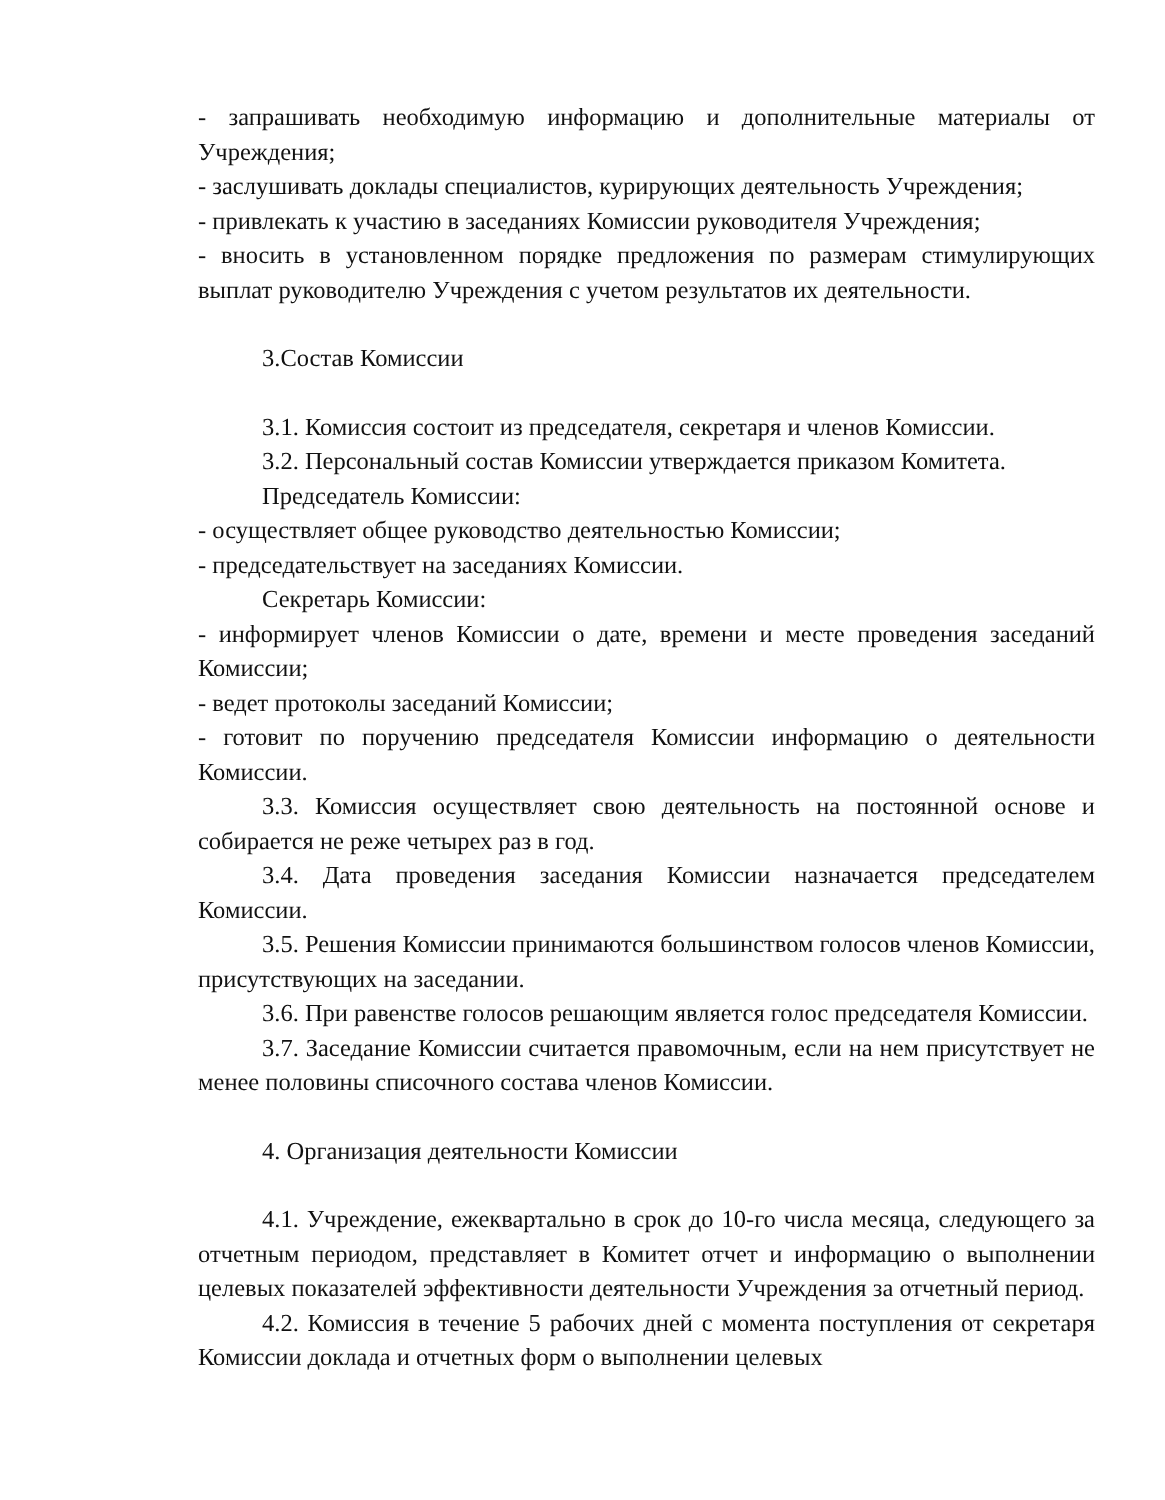- запрашивать необходимую информацию и дополнительные материалы от Учреждения;
- заслушивать доклады специалистов, курирующих деятельность Учреждения;
- привлекать к участию в заседаниях Комиссии руководителя Учреждения;
- вносить в установленном порядке предложения по размерам стимулирующих выплат руководителю Учреждения с учетом результатов их деятельности.
3.Состав Комиссии
3.1. Комиссия состоит из председателя, секретаря и членов Комиссии.
3.2. Персональный состав Комиссии утверждается приказом Комитета.
Председатель Комиссии:
- осуществляет общее руководство деятельностью Комиссии;
- председательствует на заседаниях Комиссии.
Секретарь Комиссии:
- информирует членов Комиссии о дате, времени и месте проведения заседаний Комиссии;
- ведет протоколы заседаний Комиссии;
- готовит по поручению председателя Комиссии информацию о деятельности Комиссии.
3.3. Комиссия осуществляет свою деятельность на постоянной основе и собирается не реже четырех раз в год.
3.4. Дата проведения заседания Комиссии назначается председателем Комиссии.
3.5. Решения Комиссии принимаются большинством голосов членов Комиссии, присутствующих на заседании.
3.6. При равенстве голосов решающим является голос председателя Комиссии.
3.7. Заседание Комиссии считается правомочным, если на нем присутствует не менее половины списочного состава членов Комиссии.
4. Организация деятельности Комиссии
4.1. Учреждение, ежеквартально в срок до 10-го числа месяца, следующего за отчетным периодом, представляет в Комитет отчет и информацию о выполнении целевых показателей эффективности деятельности Учреждения за отчетный период.
4.2. Комиссия в течение 5 рабочих дней с момента поступления от секретаря Комиссии доклада и отчетных форм о выполнении целевых